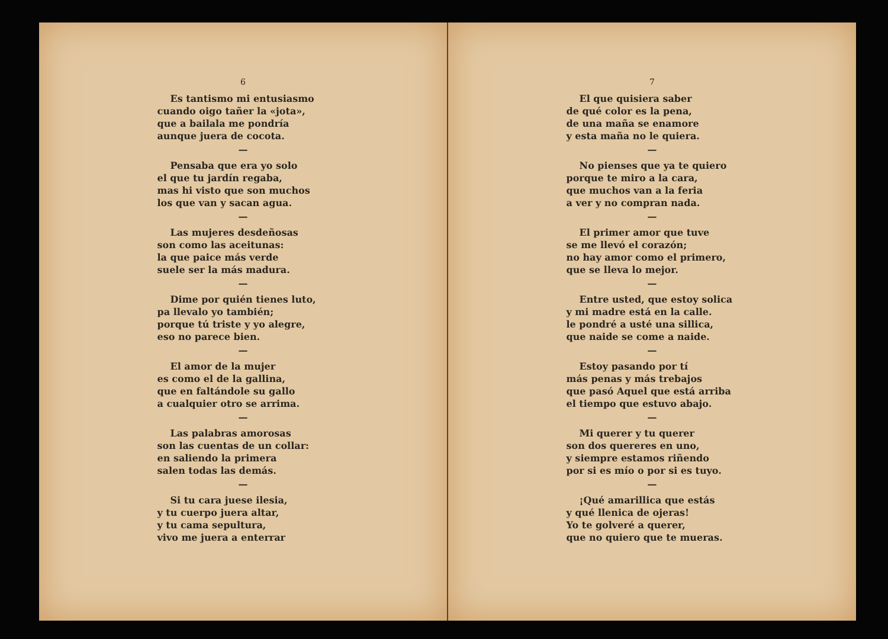6
Es tantismo mi entusiasmo
cuando oigo tañer la «jota»,
que a bailala me pondría
aunque juera de cocota.
—
Pensaba que era yo solo
el que tu jardín regaba,
mas hi visto que son muchos
los que van y sacan agua.
—
Las mujeres desdeñosas
son como las aceitunas:
la que paice más verde
suele ser la más madura.
—
Dime por quién tienes luto,
pa llevalo yo también;
porque tú triste y yo alegre,
eso no parece bien.
—
El amor de la mujer
es como el de la gallina,
que en faltándole su gallo
a cualquier otro se arrima.
—
Las palabras amorosas
son las cuentas de un collar:
en saliendo la primera
salen todas las demás.
—
Si tu cara juese ilesia,
y tu cuerpo juera altar,
y tu cama sepultura,
vivo me juera a enterrar
7
El que quisiera saber
de qué color es la pena,
de una maña se enamore
y esta maña no le quiera.
—
No pienses que ya te quiero
porque te miro a la cara,
que muchos van a la feria
a ver y no compran nada.
—
El primer amor que tuve
se me llevó el corazón;
no hay amor como el primero,
que se lleva lo mejor.
—
Entre usted, que estoy solica
y mi madre está en la calle.
le pondré a usté una sillica,
que naide se come a naide.
—
Estoy pasando por tí
más penas y más trebajos
que pasó Aquel que está arriba
el tiempo que estuvo abajo.
—
Mi querer y tu querer
son dos quereres en uno,
y siempre estamos riñendo
por si es mío o por si es tuyo.
—
¡Qué amarillica que estás
y qué llenica de ojeras!
Yo te golveré a querer,
que no quiero que te mueras.